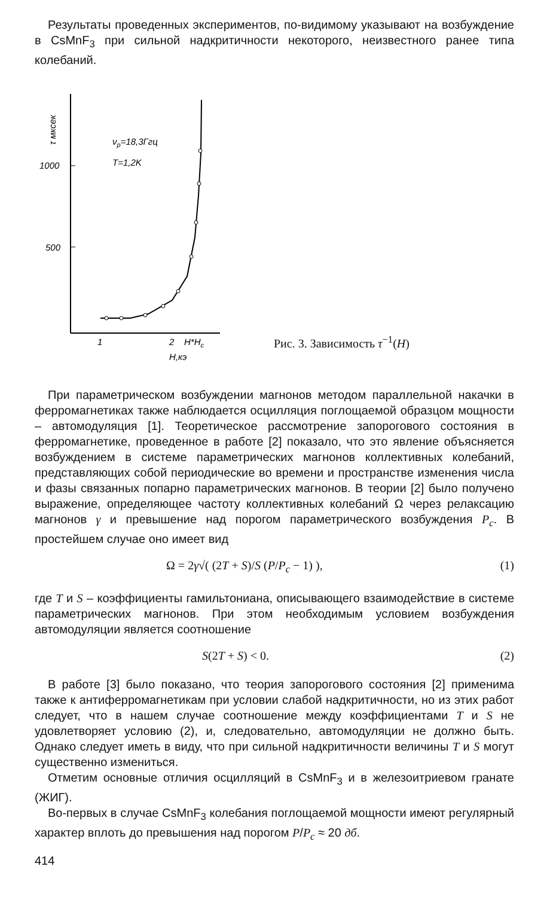Результаты проведенных экспериментов, по-видимому указывают на возбуждение в CsMnF<sub>3</sub> при сильной надкритичности некоторого, неизвестного ранее типа колебаний.
1000
500
τ мксек
νp=18,3Ггц
T=1,2K
1
2
H*Hc
H,кэ
Рис. 3. Зависимость τ<sup>−1</sup>(H)
При параметрическом возбуждении магнонов методом параллельной накачки в ферромагнетиках также наблюдается осцилляция поглощаемой образцом мощности – автомодуляция [1]. Теоретическое рассмотрение запорогового состояния в ферромагнетике, проведенное в работе [2] показало, что это явление объясняется возбуждением в системе параметрических магнонов коллективных колебаний, представляющих собой периодические во времени и пространстве изменения числа и фазы связанных попарно параметрических магнонов. В теории [2] было получено выражение, определяющее частоту коллективных колебаний Ω через релаксацию магнонов γ и превышение над порогом параметрического возбуждения P<sub>c</sub>. В простейшем случае оно имеет вид
Ω = 2γ√( (2T + S)/S (P/P<sub>c</sub> − 1) ), (1)
где T и S – коэффициенты гамильтониана, описывающего взаимодействие в системе параметрических магнонов. При этом необходимым условием возбуждения автомодуляции является соотношение
S(2T + S) < 0. (2)
В работе [3] было показано, что теория запорогового состояния [2] применима также к антиферромагнетикам при условии слабой надкритичности, но из этих работ следует, что в нашем случае соотношение между коэффициентами T и S не удовлетворяет условию (2), и, следовательно, автомодуляции не должно быть. Однако следует иметь в виду, что при сильной надкритичности величины T и S могут существенно измениться.
Отметим основные отличия осцилляций в CsMnF<sub>3</sub> и в железоитриевом гранате (ЖИГ).
Во-первых в случае CsMnF<sub>3</sub> колебания поглощаемой мощности имеют регулярный характер вплоть до превышения над порогом P/P<sub>c</sub> ≈ 20 дб.
414